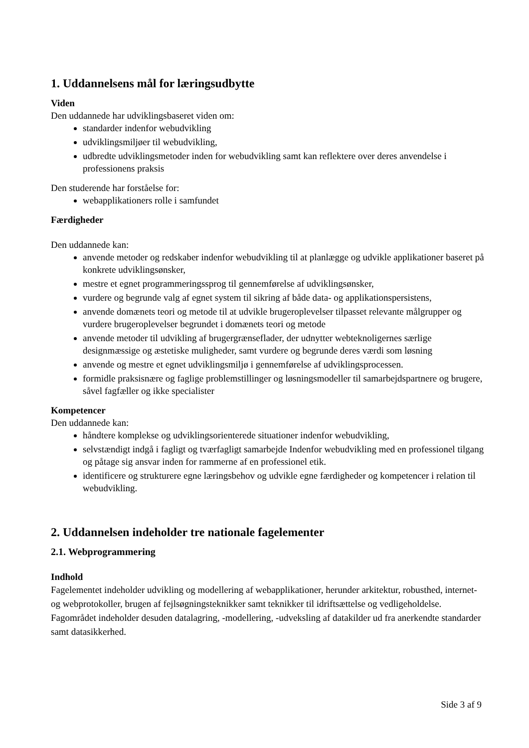1. Uddannelsens mål for læringsudbytte
Viden
Den uddannede har udviklingsbaseret viden om:
standarder indenfor webudvikling
udviklingsmiljøer til webudvikling,
udbredte udviklingsmetoder inden for webudvikling samt kan reflektere over deres anvendelse i professionens praksis
Den studerende har forståelse for:
webapplikationers rolle i samfundet
Færdigheder
Den uddannede kan:
anvende metoder og redskaber indenfor webudvikling til at planlægge og udvikle applikationer baseret på konkrete udviklingsønsker,
mestre et egnet programmeringssprog til gennemførelse af udviklingsønsker,
vurdere og begrunde valg af egnet system til sikring af både data- og applikationspersistens,
anvende domænets teori og metode til at udvikle brugeroplevelser tilpasset relevante målgrupper og vurdere brugeroplevelser begrundet i domænets teori og metode
anvende metoder til udvikling af brugergrænseflader, der udnytter webteknoligernes særlige designmæssige og æstetiske muligheder, samt vurdere og begrunde deres værdi som løsning
anvende og mestre et egnet udviklingsmiljø i gennemførelse af udviklingsprocessen.
formidle praksisnære og faglige problemstillinger og løsningsmodeller til samarbejdspartnere og brugere, såvel fagfæller og ikke specialister
Kompetencer
Den uddannede kan:
håndtere komplekse og udviklingsorienterede situationer indenfor webudvikling,
selvstændigt indgå i fagligt og tværfagligt samarbejde Indenfor webudvikling med en professionel tilgang og påtage sig ansvar inden for rammerne af en professionel etik.
identificere og strukturere egne læringsbehov og udvikle egne færdigheder og kompetencer i relation til webudvikling.
2. Uddannelsen indeholder tre nationale fagelementer
2.1. Webprogrammering
Indhold
Fagelementet indeholder udvikling og modellering af webapplikationer, herunder arkitektur, robusthed, internet- og webprotokoller, brugen af fejlsøgningsteknikker samt teknikker til idriftsættelse og vedligeholdelse. Fagområdet indeholder desuden datalagring, -modellering, -udveksling af datakilder ud fra anerkendte standarder samt datasikkerhed.
Side 3 af 9